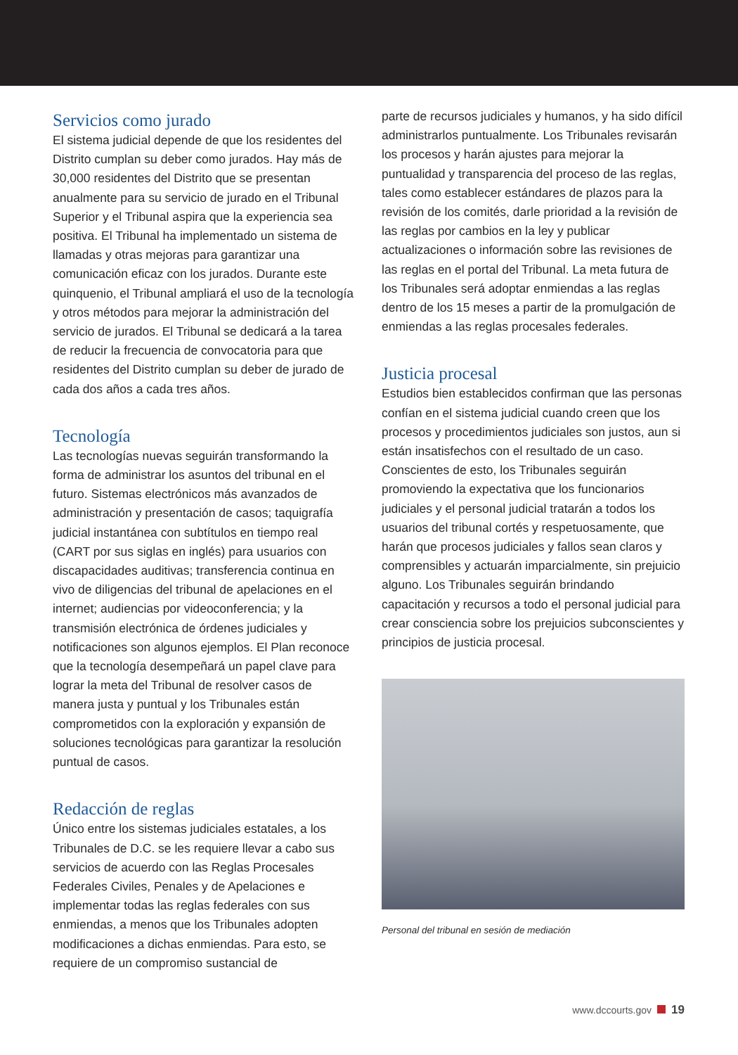Servicios como jurado
El sistema judicial depende de que los residentes del Distrito cumplan su deber como jurados. Hay más de 30,000 residentes del Distrito que se presentan anualmente para su servicio de jurado en el Tribunal Superior y el Tribunal aspira que la experiencia sea positiva. El Tribunal ha implementado un sistema de llamadas y otras mejoras para garantizar una comunicación eficaz con los jurados. Durante este quinquenio, el Tribunal ampliará el uso de la tecnología y otros métodos para mejorar la administración del servicio de jurados. El Tribunal se dedicará a la tarea de reducir la frecuencia de convocatoria para que residentes del Distrito cumplan su deber de jurado de cada dos años a cada tres años.
Tecnología
Las tecnologías nuevas seguirán transformando la forma de administrar los asuntos del tribunal en el futuro. Sistemas electrónicos más avanzados de administración y presentación de casos; taquigrafía judicial instantánea con subtítulos en tiempo real (CART por sus siglas en inglés) para usuarios con discapacidades auditivas; transferencia continua en vivo de diligencias del tribunal de apelaciones en el internet; audiencias por videoconferencia; y la transmisión electrónica de órdenes judiciales y notificaciones son algunos ejemplos. El Plan reconoce que la tecnología desempeñará un papel clave para lograr la meta del Tribunal de resolver casos de manera justa y puntual y los Tribunales están comprometidos con la exploración y expansión de soluciones tecnológicas para garantizar la resolución puntual de casos.
Redacción de reglas
Único entre los sistemas judiciales estatales, a los Tribunales de D.C. se les requiere llevar a cabo sus servicios de acuerdo con las Reglas Procesales Federales Civiles, Penales y de Apelaciones e implementar todas las reglas federales con sus enmiendas, a menos que los Tribunales adopten modificaciones a dichas enmiendas. Para esto, se requiere de un compromiso sustancial de
parte de recursos judiciales y humanos, y ha sido difícil administrarlos puntualmente. Los Tribunales revisarán los procesos y harán ajustes para mejorar la puntualidad y transparencia del proceso de las reglas, tales como establecer estándares de plazos para la revisión de los comités, darle prioridad a la revisión de las reglas por cambios en la ley y publicar actualizaciones o información sobre las revisiones de las reglas en el portal del Tribunal. La meta futura de los Tribunales será adoptar enmiendas a las reglas dentro de los 15 meses a partir de la promulgación de enmiendas a las reglas procesales federales.
Justicia procesal
Estudios bien establecidos confirman que las personas confían en el sistema judicial cuando creen que los procesos y procedimientos judiciales son justos, aun si están insatisfechos con el resultado de un caso. Conscientes de esto, los Tribunales seguirán promoviendo la expectativa que los funcionarios judiciales y el personal judicial tratarán a todos los usuarios del tribunal cortés y respetuosamente, que harán que procesos judiciales y fallos sean claros y comprensibles y actuarán imparcialmente, sin prejuicio alguno. Los Tribunales seguirán brindando capacitación y recursos a todo el personal judicial para crear consciencia sobre los prejuicios subconscientes y principios de justicia procesal.
Personal del tribunal en sesión de mediación
www.dccourts.gov 19